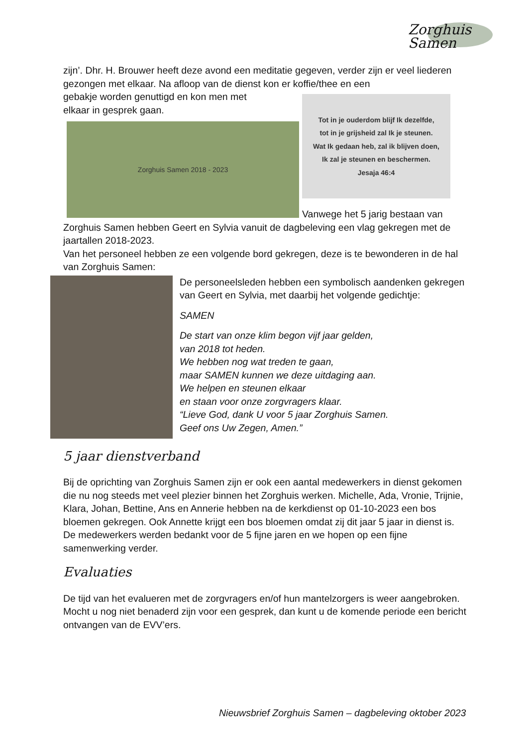Zorghuis Samen
zijn’. Dhr. H. Brouwer heeft deze avond een meditatie gegeven, verder zijn er veel liederen gezongen met elkaar. Na afloop van de dienst kon er koffie/thee en een
gebakje worden genuttigd en kon men met
elkaar in gesprek gaan.
Zorghuis Samen 2018 - 2023
Tot in je ouderdom blijf Ik dezelfde,
tot in je grijsheid zal Ik je steunen.
Wat Ik gedaan heb, zal ik blijven doen,
Ik zal je steunen en beschermen.
Jesaja 46:4
Vanwege het 5 jarig bestaan van
Zorghuis Samen hebben Geert en Sylvia vanuit de dagbeleving een vlag gekregen met de jaartallen 2018-2023.
Van het personeel hebben ze een volgende bord gekregen, deze is te bewonderen in de hal van Zorghuis Samen:
De personeelsleden hebben een symbolisch aandenken gekregen van Geert en Sylvia, met daarbij het volgende gedichtje:
SAMEN
De start van onze klim begon vijf jaar gelden,
van 2018 tot heden.
We hebben nog wat treden te gaan,
maar SAMEN kunnen we deze uitdaging aan.
We helpen en steunen elkaar
en staan voor onze zorgvragers klaar.
“Lieve God, dank U voor 5 jaar Zorghuis Samen.
Geef ons Uw Zegen, Amen.”
5 jaar dienstverband
Bij de oprichting van Zorghuis Samen zijn er ook een aantal medewerkers in dienst gekomen die nu nog steeds met veel plezier binnen het Zorghuis werken. Michelle, Ada, Vronie, Trijnie, Klara, Johan, Bettine, Ans en Annerie hebben na de kerkdienst op 01-10-2023 een bos bloemen gekregen. Ook Annette krijgt een bos bloemen omdat zij dit jaar 5 jaar in dienst is. De medewerkers werden bedankt voor de 5 fijne jaren en we hopen op een fijne samenwerking verder.
Evaluaties
De tijd van het evalueren met de zorgvragers en/of hun mantelzorgers is weer aangebroken. Mocht u nog niet benaderd zijn voor een gesprek, dan kunt u de komende periode een bericht ontvangen van de EVV’ers.
Nieuwsbrief Zorghuis Samen – dagbeleving oktober 2023